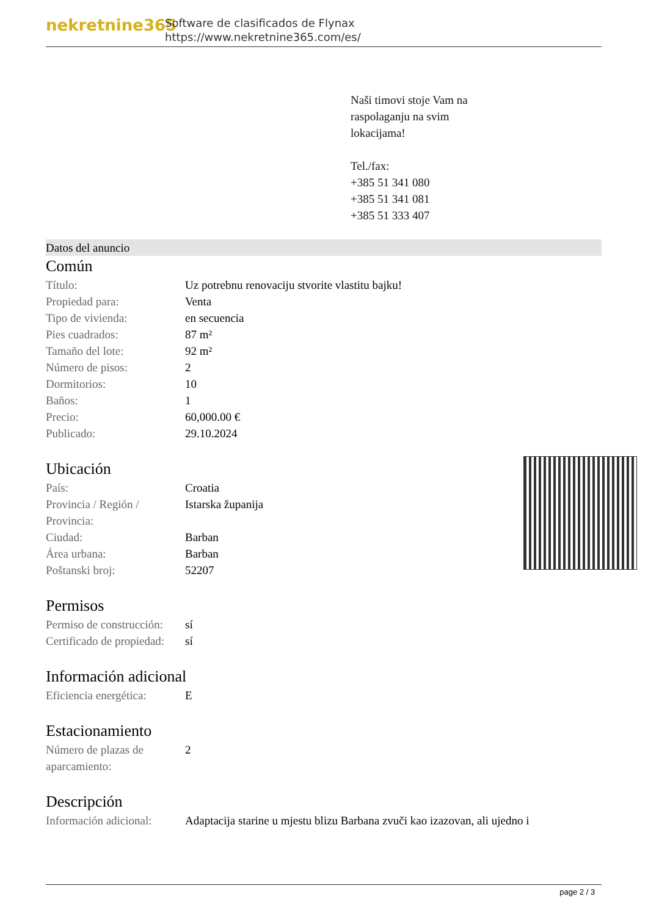nekretnine365
Software de clasificados de Flynax
https://www.nekretnine365.com/es/
Naši timovi stoje Vam na
raspolaganju na svim
lokacijama!
Tel./fax:
+385 51 341 080
+385 51 341 081
+385 51 333 407
Datos del anuncio
Común
| Título: | Uz potrebnu renovaciju stvorite vlastitu bajku! |
| Propiedad para: | Venta |
| Tipo de vivienda: | en secuencia |
| Pies cuadrados: | 87 m² |
| Tamaño del lote: | 92 m² |
| Número de pisos: | 2 |
| Dormitorios: | 10 |
| Baños: | 1 |
| Precio: | 60,000.00 € |
| Publicado: | 29.10.2024 |
Ubicación
| País: | Croatia |
| Provincia / Región / Provincia: | Istarska županija |
| Ciudad: | Barban |
| Área urbana: | Barban |
| Poštanski broj: | 52207 |
Permisos
| Permiso de construcción: | sí |
| Certificado de propiedad: | sí |
Información adicional
| Eficiencia energética: | E |
Estacionamiento
| Número de plazas de aparcamiento: | 2 |
Descripción
| Información adicional: | Adaptacija starine u mjestu blizu Barbana zvuči kao izazovan, ali ujedno i |
page 2 / 3